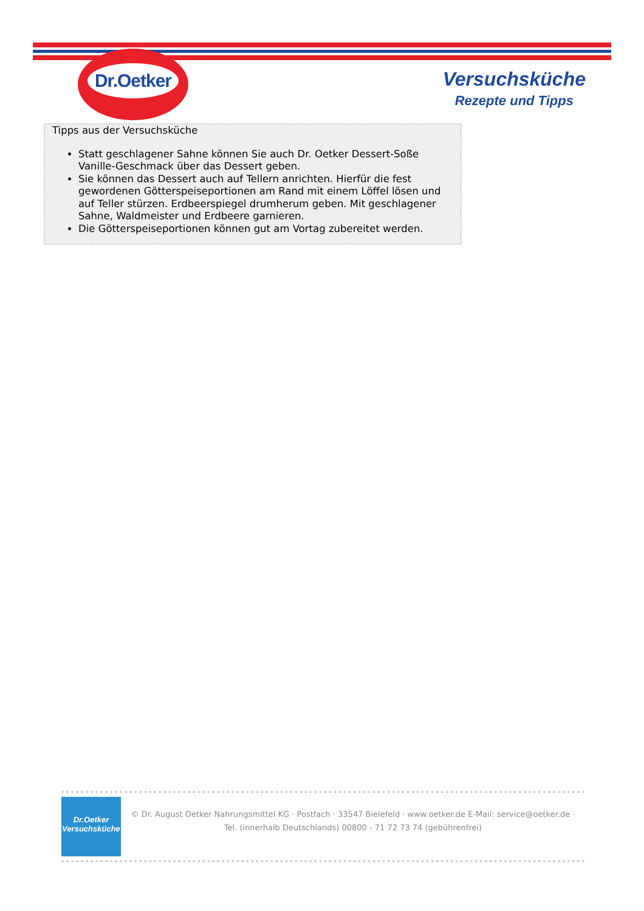Dr.Oetker
Versuchsküche
Rezepte und Tipps
Tipps aus der Versuchsküche
Statt geschlagener Sahne können Sie auch Dr. Oetker Dessert-Soße Vanille-Geschmack über das Dessert geben.
Sie können das Dessert auch auf Tellern anrichten. Hierfür die fest gewordenen Götterspeiseportionen am Rand mit einem Löffel lösen und auf Teller stürzen. Erdbeerspiegel drumherum geben. Mit geschlagener Sahne, Waldmeister und Erdbeere garnieren.
Die Götterspeiseportionen können gut am Vortag zubereitet werden.
Dr.Oetker
Versuchsküche
© Dr. August Oetker Nahrungsmittel KG · Postfach · 33547 Bielefeld · www.oetker.de E-Mail: service@oetker.de ·
Tel. (innerhalb Deutschlands) 00800 - 71 72 73 74 (gebührenfrei)